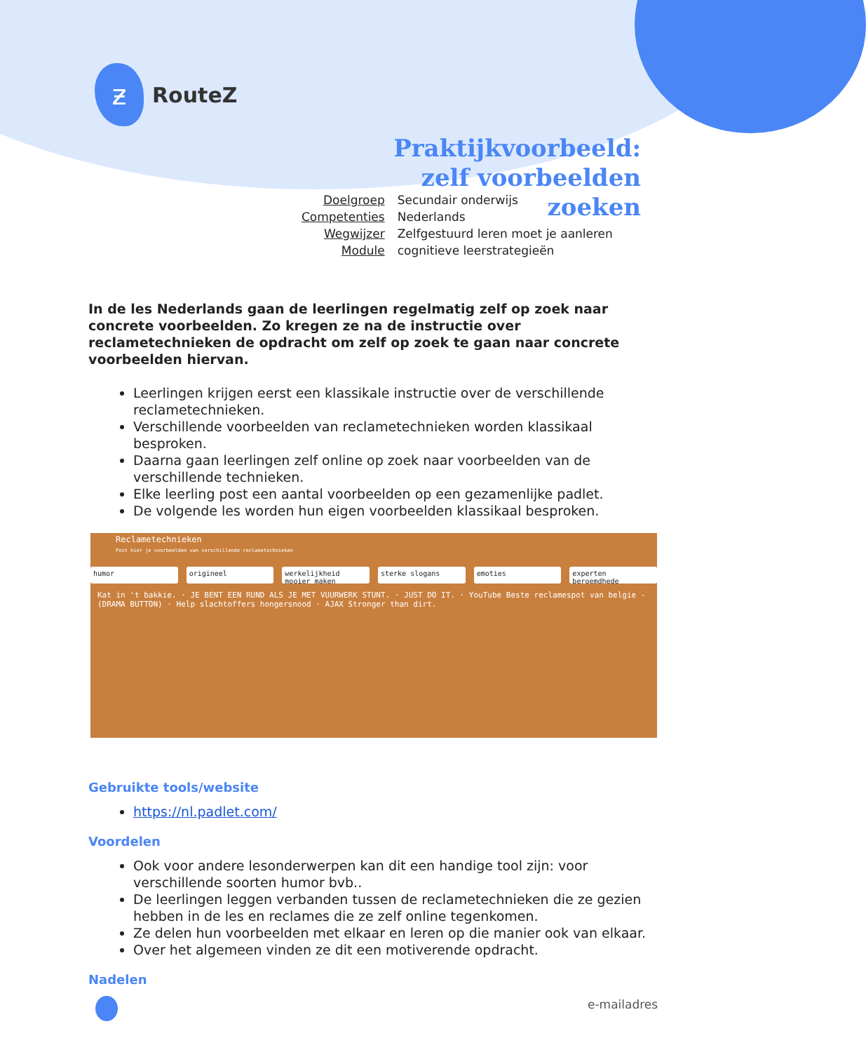ƶ
RouteZ
Praktijkvoorbeeld: zelf voorbeelden zoeken
| Doelgroep | Secundair onderwijs |
| Competenties | Nederlands |
| Wegwijzer | Zelfgestuurd leren moet je aanleren |
| Module | cognitieve leerstrategieën |
In de les Nederlands gaan de leerlingen regelmatig zelf op zoek naar concrete voorbeelden. Zo kregen ze na de instructie over reclametechnieken de opdracht om zelf op zoek te gaan naar concrete voorbeelden hiervan.
Leerlingen krijgen eerst een klassikale instructie over de verschillende reclametechnieken.
Verschillende voorbeelden van reclametechnieken worden klassikaal besproken.
Daarna gaan leerlingen zelf online op zoek naar voorbeelden van de verschillende technieken.
Elke leerling post een aantal voorbeelden op een gezamenlijke padlet.
De volgende les worden hun eigen voorbeelden klassikaal besproken.
Reclametechnieken
Post hier je voorbeelden van verschillende reclametechnieken
humor origineel werkelijkheid mooier maken sterke slogans emoties experten beroemdhede
Kat in 't bakkie. · JE BENT EEN RUND ALS JE MET VUURWERK STUNT. · JUST DO IT. · YouTube Beste reclamespot van belgie - (DRAMA BUTTON) · Help slachtoffers hongersnood · AJAX Stronger than dirt.
Gebruikte tools/website
https://nl.padlet.com/
Voordelen
Ook voor andere lesonderwerpen kan dit een handige tool zijn: voor verschillende soorten humor bvb..
De leerlingen leggen verbanden tussen de reclametechnieken die ze gezien hebben in de les en reclames die ze zelf online tegenkomen.
Ze delen hun voorbeelden met elkaar en leren op die manier ook van elkaar.
Over het algemeen vinden ze dit een motiverende opdracht.
Nadelen
e-mailadres